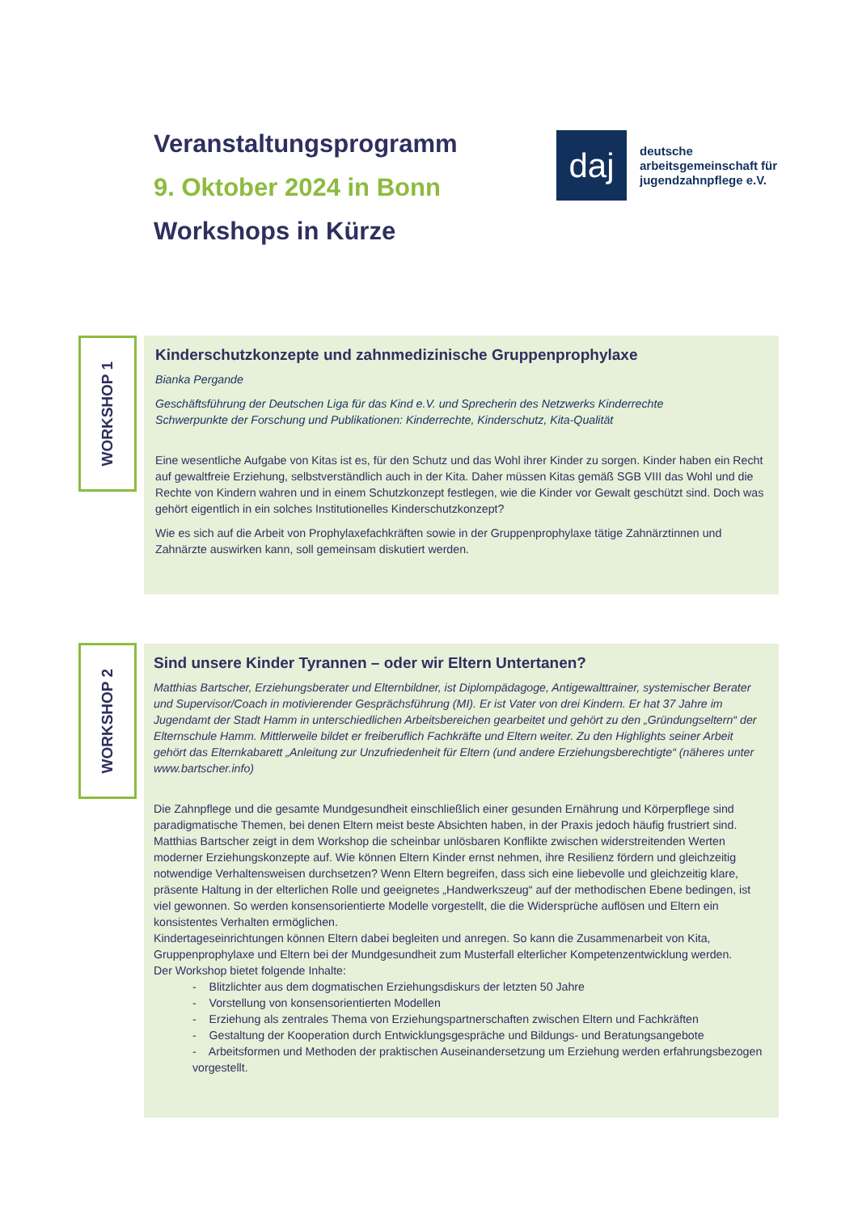Veranstaltungsprogramm
9. Oktober 2024 in Bonn
Workshops in Kürze
daj
deutsche
arbeitsgemeinschaft für
jugendzahnpflege e.V.
WORKSHOP 1
Kinderschutzkonzepte und zahnmedizinische Gruppenprophylaxe
Bianka Pergande
Geschäftsführung der Deutschen Liga für das Kind e.V. und Sprecherin des Netzwerks Kinderrechte
Schwerpunkte der Forschung und Publikationen: Kinderrechte, Kinderschutz, Kita-Qualität
Eine wesentliche Aufgabe von Kitas ist es, für den Schutz und das Wohl ihrer Kinder zu sorgen. Kinder haben ein Recht auf gewaltfreie Erziehung, selbstverständlich auch in der Kita. Daher müssen Kitas gemäß SGB VIII das Wohl und die Rechte von Kindern wahren und in einem Schutzkonzept festlegen, wie die Kinder vor Gewalt geschützt sind. Doch was gehört eigentlich in ein solches Institutionelles Kinderschutzkonzept?
Wie es sich auf die Arbeit von Prophylaxefachkräften sowie in der Gruppenprophylaxe tätige Zahnärztinnen und Zahnärzte auswirken kann, soll gemeinsam diskutiert werden.
WORKSHOP 2
Sind unsere Kinder Tyrannen – oder wir Eltern Untertanen?
Matthias Bartscher, Erziehungsberater und Elternbildner, ist Diplompädagoge, Antigewalttrainer, systemischer Berater und Supervisor/Coach in motivierender Gesprächsführung (MI). Er ist Vater von drei Kindern. Er hat 37 Jahre im Jugendamt der Stadt Hamm in unterschiedlichen Arbeitsbereichen gearbeitet und gehört zu den „Gründungseltern“ der Elternschule Hamm. Mittlerweile bildet er freiberuflich Fachkräfte und Eltern weiter. Zu den Highlights seiner Arbeit gehört das Elternkabarett „Anleitung zur Unzufriedenheit für Eltern (und andere Erziehungsberechtigte“ (näheres unter www.bartscher.info)
Die Zahnpflege und die gesamte Mundgesundheit einschließlich einer gesunden Ernährung und Körperpflege sind paradigmatische Themen, bei denen Eltern meist beste Absichten haben, in der Praxis jedoch häufig frustriert sind.
Matthias Bartscher zeigt in dem Workshop die scheinbar unlösbaren Konflikte zwischen widerstreitenden Werten moderner Erziehungskonzepte auf. Wie können Eltern Kinder ernst nehmen, ihre Resilienz fördern und gleichzeitig notwendige Verhaltensweisen durchsetzen? Wenn Eltern begreifen, dass sich eine liebevolle und gleichzeitig klare, präsente Haltung in der elterlichen Rolle und geeignetes „Handwerkszeug“ auf der methodischen Ebene bedingen, ist viel gewonnen. So werden konsensorientierte Modelle vorgestellt, die die Widersprüche auflösen und Eltern ein konsistentes Verhalten ermöglichen.
Kindertageseinrichtungen können Eltern dabei begleiten und anregen. So kann die Zusammenarbeit von Kita, Gruppenprophylaxe und Eltern bei der Mundgesundheit zum Musterfall elterlicher Kompetenzentwicklung werden.
Der Workshop bietet folgende Inhalte:
- Blitzlichter aus dem dogmatischen Erziehungsdiskurs der letzten 50 Jahre
- Vorstellung von konsensorientierten Modellen
- Erziehung als zentrales Thema von Erziehungspartnerschaften zwischen Eltern und Fachkräften
- Gestaltung der Kooperation durch Entwicklungsgespräche und Bildungs- und Beratungsangebote
- Arbeitsformen und Methoden der praktischen Auseinandersetzung um Erziehung werden erfahrungsbezogen vorgestellt.